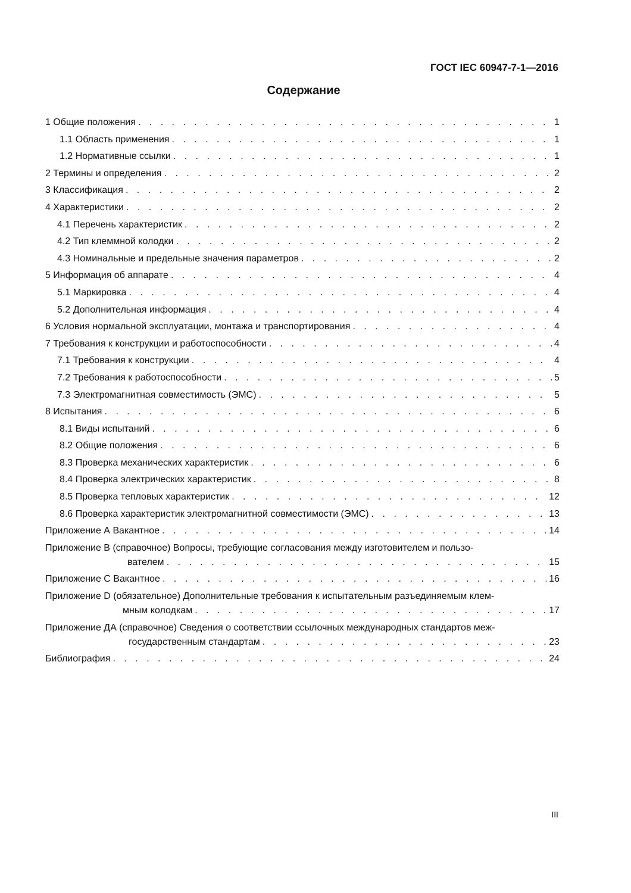ГОСТ IEC 60947-7-1—2016
Содержание
1 Общие положения 1
1.1 Область применения 1
1.2 Нормативные ссылки 1
2 Термины и определения 2
3 Классификация 2
4 Характеристики 2
4.1 Перечень характеристик 2
4.2 Тип клеммной колодки 2
4.3 Номинальные и предельные значения параметров 2
5 Информация об аппарате 4
5.1 Маркировка 4
5.2 Дополнительная информация 4
6 Условия нормальной эксплуатации, монтажа и транспортирования 4
7 Требования к конструкции и работоспособности 4
7.1 Требования к конструкции 4
7.2 Требования к работоспособности 5
7.3 Электромагнитная совместимость (ЭМС) 5
8 Испытания 6
8.1 Виды испытаний 6
8.2 Общие положения 6
8.3 Проверка механических характеристик 6
8.4 Проверка электрических характеристик 8
8.5 Проверка тепловых характеристик 12
8.6 Проверка характеристик электромагнитной совместимости (ЭМС) 13
Приложение А Вакантное 14
Приложение В (справочное) Вопросы, требующие согласования между изготовителем и пользо-
вателем 15
Приложение С Вакантное 16
Приложение D (обязательное) Дополнительные требования к испытательным разъединяемым клем-
мным колодкам 17
Приложение ДА (справочное) Сведения о соответствии ссылочных международных стандартов меж-
государственным стандартам 23
Библиография 24
III